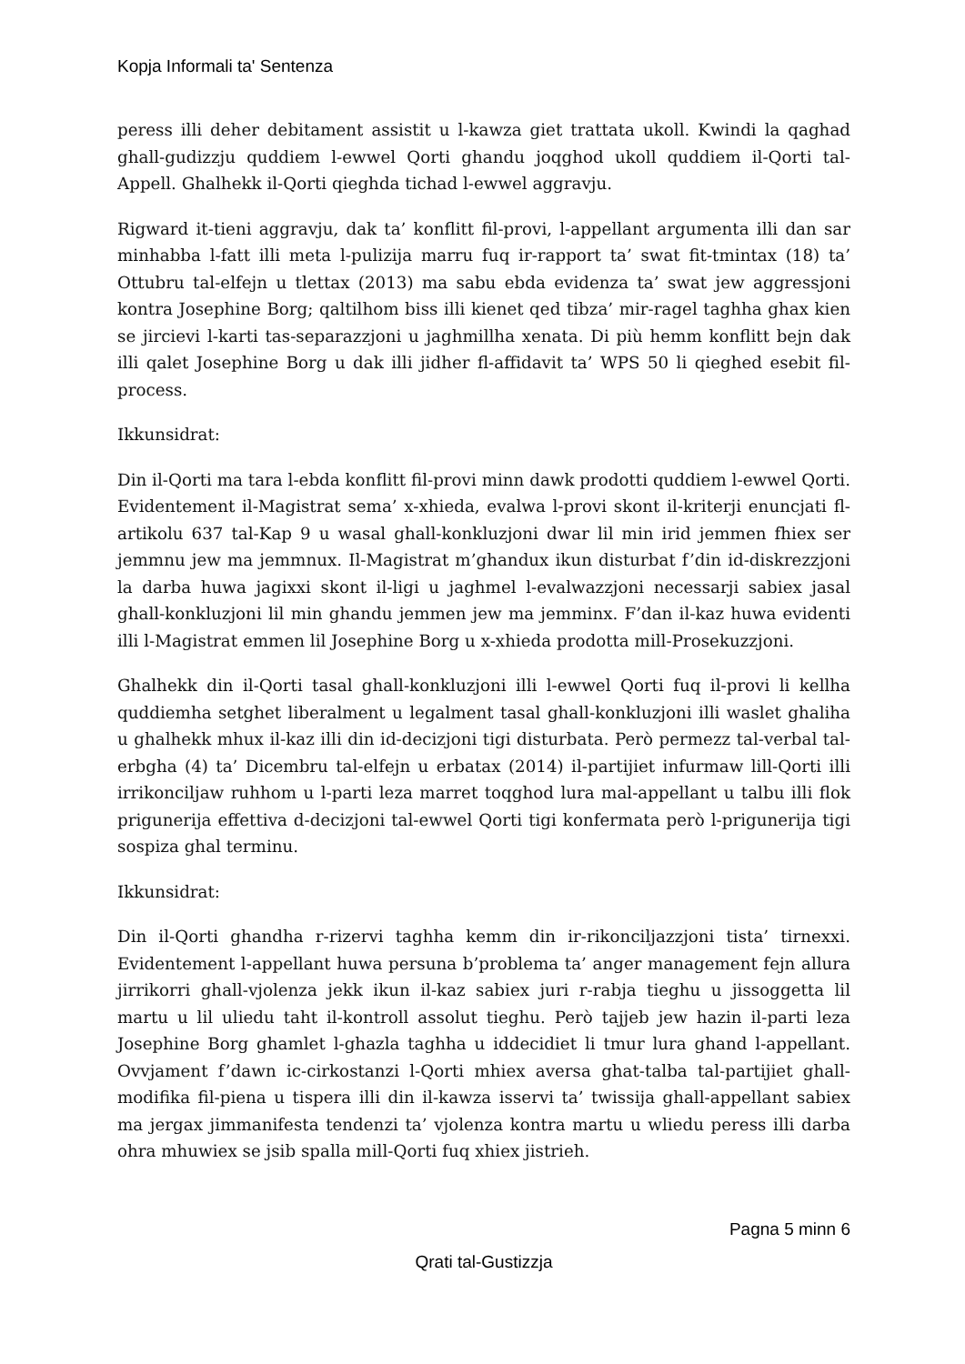Kopja Informali ta' Sentenza
peress illi deher debitament assistit u l-kawza giet trattata ukoll. Kwindi la qaghad ghall-gudizzju quddiem l-ewwel Qorti ghandu joqghod ukoll quddiem il-Qorti tal-Appell. Ghalhekk il-Qorti qieghda tichad l-ewwel aggravju.
Rigward it-tieni aggravju, dak ta’ konflitt fil-provi, l-appellant argumenta illi dan sar minhabba l-fatt illi meta l-pulizija marru fuq ir-rapport ta’ swat fit-tmintax (18) ta’ Ottubru tal-elfejn u tlettax (2013) ma sabu ebda evidenza ta’ swat jew aggressjoni kontra Josephine Borg; qaltilhom biss illi kienet qed tibza’ mir-ragel taghha ghax kien se jircievi l-karti tas-separazzjoni u jaghmillha xenata. Di più hemm konflitt bejn dak illi qalet Josephine Borg u dak illi jidher fl-affidavit ta’ WPS 50 li qieghed esebit fil-process.
Ikkunsidrat:
Din il-Qorti ma tara l-ebda konflitt fil-provi minn dawk prodotti quddiem l-ewwel Qorti. Evidentement il-Magistrat sema’ x-xhieda, evalwa l-provi skont il-kriterji enuncjati fl-artikolu 637 tal-Kap 9 u wasal ghall-konkluzjoni dwar lil min irid jemmen fhiex ser jemmnu jew ma jemmnux. Il-Magistrat m’ghandux ikun disturbat f’din id-diskrezzjoni la darba huwa jagixxi skont il-ligi u jaghmel l-evalwazzjoni necessarji sabiex jasal ghall-konkluzjoni lil min ghandu jemmen jew ma jemminx. F’dan il-kaz huwa evidenti illi l-Magistrat emmen lil Josephine Borg u x-xhieda prodotta mill-Prosekuzzjoni.
Ghalhekk din il-Qorti tasal ghall-konkluzjoni illi l-ewwel Qorti fuq il-provi li kellha quddiemha setghet liberalment u legalment tasal ghall-konkluzjoni illi waslet ghaliha u ghalhekk mhux il-kaz illi din id-decizjoni tigi disturbata. Però permezz tal-verbal tal-erbgha (4) ta’ Dicembru tal-elfejn u erbatax (2014) il-partijiet infurmaw lill-Qorti illi irrikonciljaw ruhhom u l-parti leza marret toqghod lura mal-appellant u talbu illi flok prigunerija effettiva d-decizjoni tal-ewwel Qorti tigi konfermata però l-prigunerija tigi sospiza ghal terminu.
Ikkunsidrat:
Din il-Qorti ghandha r-rizervi taghha kemm din ir-rikonciljazzjoni tista’ tirnexxi. Evidentement l-appellant huwa persuna b’problema ta’ anger management fejn allura jirrikorri ghall-vjolenza jekk ikun il-kaz sabiex juri r-rabja tieghu u jissoggetta lil martu u lil uliedu taht il-kontroll assolut tieghu. Però tajjeb jew hazin il-parti leza Josephine Borg ghamlet l-ghazla taghha u iddecidiet li tmur lura ghand l-appellant. Ovvjament f’dawn ic-cirkostanzi l-Qorti mhiex aversa ghat-talba tal-partijiet ghall-modifika fil-piena u tispera illi din il-kawza isservi ta’ twissija ghall-appellant sabiex ma jergax jimmanifesta tendenzi ta’ vjolenza kontra martu u wliedu peress illi darba ohra mhuwiex se jsib spalla mill-Qorti fuq xhiex jistrieh.
Pagna 5 minn 6
Qrati tal-Gustizzja